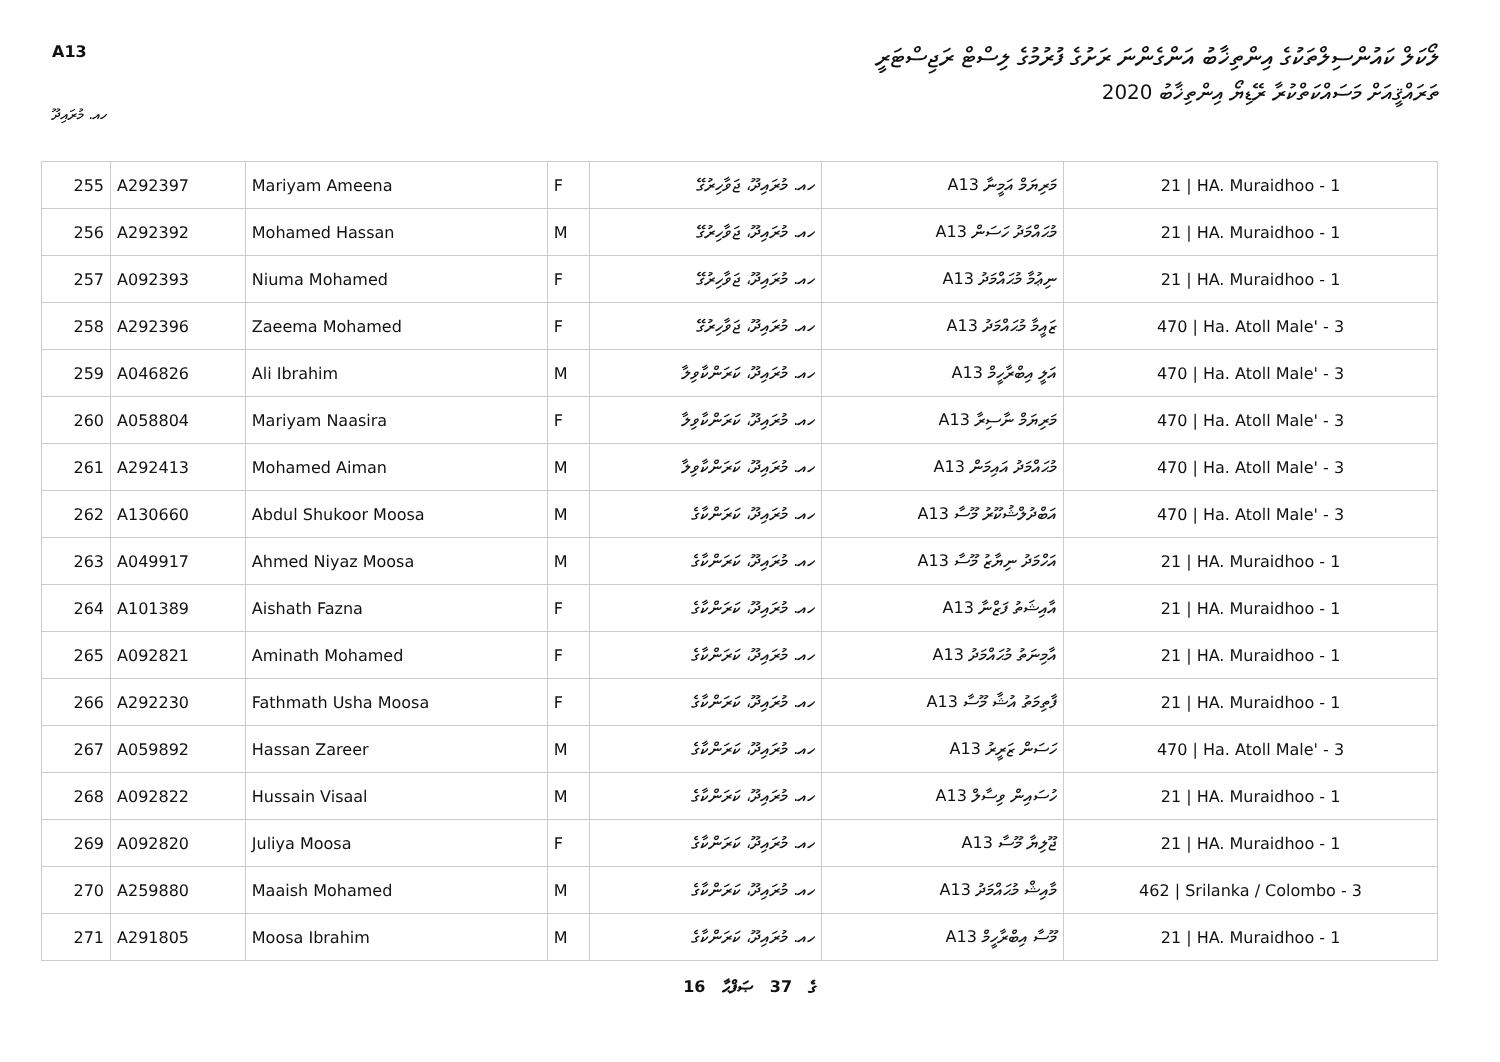A13
ލޯކަލް ކައުންސިލްތަކުގެ އިންތިޚާބު އަންގެންނަ ރަށުގެ ފުރުމުގެ ލިސްޓް ރަޖިސްޓަރީ
ތަރައްޤީއަށް މަސައްކަތްކުރާ ރޭޑިޔޯ އިންތިޚާބު 2020
ހއ. މުރައިދޫ
| 255 | A292397 | Mariyam Ameena | F | ހއ. މުރައިދޫ، ޖަވާހިރުގޭ | A13 މަރިޔަމް އަމީނާ | 21 / HA. Muraidhoo - 1 |
| 256 | A292392 | Mohamed Hassan | M | ހއ. މުރައިދޫ، ޖަވާހިރުގޭ | A13 މުޙައްމަދު ހަސަން | 21 / HA. Muraidhoo - 1 |
| 257 | A092393 | Niuma Mohamed | F | ހއ. މުރައިދޫ، ޖަވާހިރުގޭ | A13 ނިޢުމާ މުޙައްމަދު | 21 / HA. Muraidhoo - 1 |
| 258 | A292396 | Zaeema Mohamed | F | ހއ. މުރައިދޫ، ޖަވާހިރުގޭ | A13 ޒައީމާ މުޙައްމަދު | 470 / Ha. Atoll Male' - 3 |
| 259 | A046826 | Ali Ibrahim | M | ހއ. މުރައިދޫ، ކަރަންކާވިލާ | A13 އަލީ އިބްރާހީމް | 470 / Ha. Atoll Male' - 3 |
| 260 | A058804 | Mariyam Naasira | F | ހއ. މުރައިދޫ، ކަރަންކާވިލާ | A13 މަރިޔަމް ނާސިރާ | 470 / Ha. Atoll Male' - 3 |
| 261 | A292413 | Mohamed Aiman | M | ހއ. މުރައިދޫ، ކަރަންކާވިލާ | A13 މުޙައްމަދު އައިމަން | 470 / Ha. Atoll Male' - 3 |
| 262 | A130660 | Abdul Shukoor Moosa | M | ހއ. މުރައިދޫ، ކަރަންކާގެ | A13 އަބްދުލްޝުކޫރު މޫސާ | 470 / Ha. Atoll Male' - 3 |
| 263 | A049917 | Ahmed Niyaz Moosa | M | ހއ. މުރައިދޫ، ކަރަންކާގެ | A13 އަހްމަދު ނިޔާޒު މޫސާ | 21 / HA. Muraidhoo - 1 |
| 264 | A101389 | Aishath Fazna | F | ހއ. މުރައިދޫ، ކަރަންކާގެ | A13 އާއިޝަތު ފަޒްނާ | 21 / HA. Muraidhoo - 1 |
| 265 | A092821 | Aminath Mohamed | F | ހއ. މުރައިދޫ، ކަރަންކާގެ | A13 އާމިނަތު މުޙައްމަދު | 21 / HA. Muraidhoo - 1 |
| 266 | A292230 | Fathmath Usha Moosa | F | ހއ. މުރައިދޫ، ކަރަންކާގެ | A13 ފާތިމަތު އުޝާ މޫސާ | 21 / HA. Muraidhoo - 1 |
| 267 | A059892 | Hassan Zareer | M | ހއ. މުރައިދޫ، ކަރަންކާގެ | A13 ހަސަން ޒަރީރު | 470 / Ha. Atoll Male' - 3 |
| 268 | A092822 | Hussain Visaal | M | ހއ. މުރައިދޫ، ކަރަންކާގެ | A13 ހުސައިން ވިސާލް | 21 / HA. Muraidhoo - 1 |
| 269 | A092820 | Juliya Moosa | F | ހއ. މުރައިދޫ، ކަރަންކާގެ | A13 ޖޫލިޔާ މޫސާ | 21 / HA. Muraidhoo - 1 |
| 270 | A259880 | Maaish Mohamed | M | ހއ. މުރައިދޫ، ކަރަންކާގެ | A13 މާއިޝް މުޙައްމަދު | 462 / Srilanka / Colombo - 3 |
| 271 | A291805 | Moosa Ibrahim | M | ހއ. މުރައިދޫ، ކަރަންކާގެ | A13 މޫސާ އިބްރާހީމް | 21 / HA. Muraidhoo - 1 |
16 ގެ 37 ޞަފްޙާ